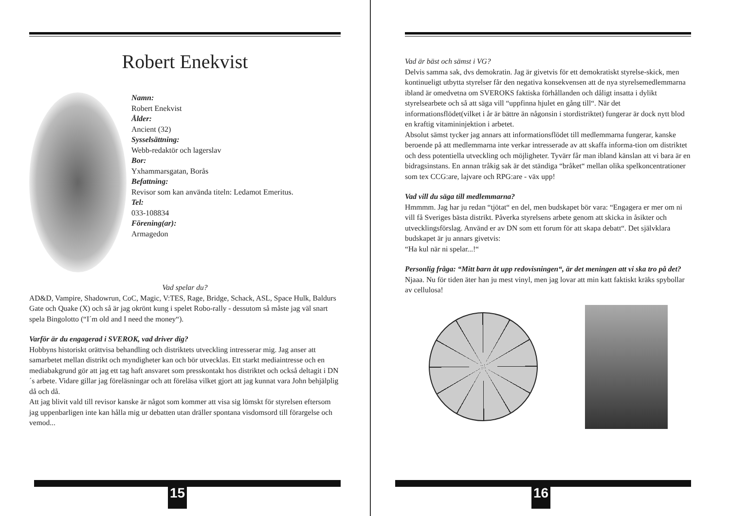Robert Enekvist
Namn:
Robert Enekvist
Ålder:
Ancient (32)
Sysselsättning:
Webb-redaktör och lagerslav
Bor:
Yxhammarsgatan, Borås
Befattning:
Revisor som kan använda titeln: Ledamot Emeritus.
Tel:
033-108834
Förening(ar):
Armagedon
Vad spelar du?
AD&D, Vampire, Shadowrun, CoC, Magic, V:TES, Rage, Bridge, Schack, ASL, Space Hulk, Baldurs Gate och Quake (X) och så är jag okrönt kung i spelet Robo-rally - dessutom så måste jag väl snart spela Bingolotto (“I´m old and I need the money“).
Varför är du engagerad i SVEROK, vad driver dig?
Hobbyns historiskt orättvisa behandling och distriktets utveckling intresserar mig. Jag anser att samarbetet mellan distrikt och myndigheter kan och bör utvecklas. Ett starkt mediaintresse och en mediabakgrund gör att jag ett tag haft ansvaret som presskontakt hos distriktet och också deltagit i DN´s arbete. Vidare gillar jag föreläsningar och att föreläsa vilket gjort att jag kunnat vara John behjälplig då och då.
Att jag blivit vald till revisor kanske är något som kommer att visa sig lömskt för styrelsen eftersom jag uppenbarligen inte kan hålla mig ur debatten utan dräller spontana visdomsord till förargelse och vemod...
15
Vad är bäst och sämst i VG?
Delvis samma sak, dvs demokratin. Jag är givetvis för ett demokratiskt styrelse-skick, men kontinueligt utbytta styrelser får den negativa konsekvensen att de nya styrelsemedlemmarna ibland är omedvetna om SVEROKS faktiska förhållanden och dåligt insatta i dylikt styrelsearbete och så att säga vill “uppfinna hjulet en gång till“. När det informationsflödet(vilket i år är bättre än någonsin i stordistriktet) fungerar är dock nytt blod en kraftig vitamininjektion i arbetet.
Absolut sämst tycker jag annars att informationsflödet till medlemmarna fungerar, kanske beroende på att medlemmarna inte verkar intresserade av att skaffa informa-tion om distriktet och dess potentiella utveckling och möjligheter. Tyvärr får man ibland känslan att vi bara är en bidragsinstans. En annan tråkig sak är det ständiga “bråket“ mellan olika spelkoncentrationer som tex CCG:are, lajvare och RPG:are - väx upp!
Vad vill du säga till medlemmarna?
Hmmmm. Jag har ju redan “tjötat“ en del, men budskapet bör vara: “Engagera er mer om ni vill få Sveriges bästa distrikt. Påverka styrelsens arbete genom att skicka in åsikter och utvecklingsförslag. Använd er av DN som ett forum för att skapa debatt“. Det självklara budskapet är ju annars givetvis:
“Ha kul när ni spelar...!“
Personlig fråga: “Mitt barn åt upp redovisningen“, är det meningen att vi ska tro på det?
Njaaa. Nu för tiden äter han ju mest vinyl, men jag lovar att min katt faktiskt kräks spybollar av cellulosa!
16